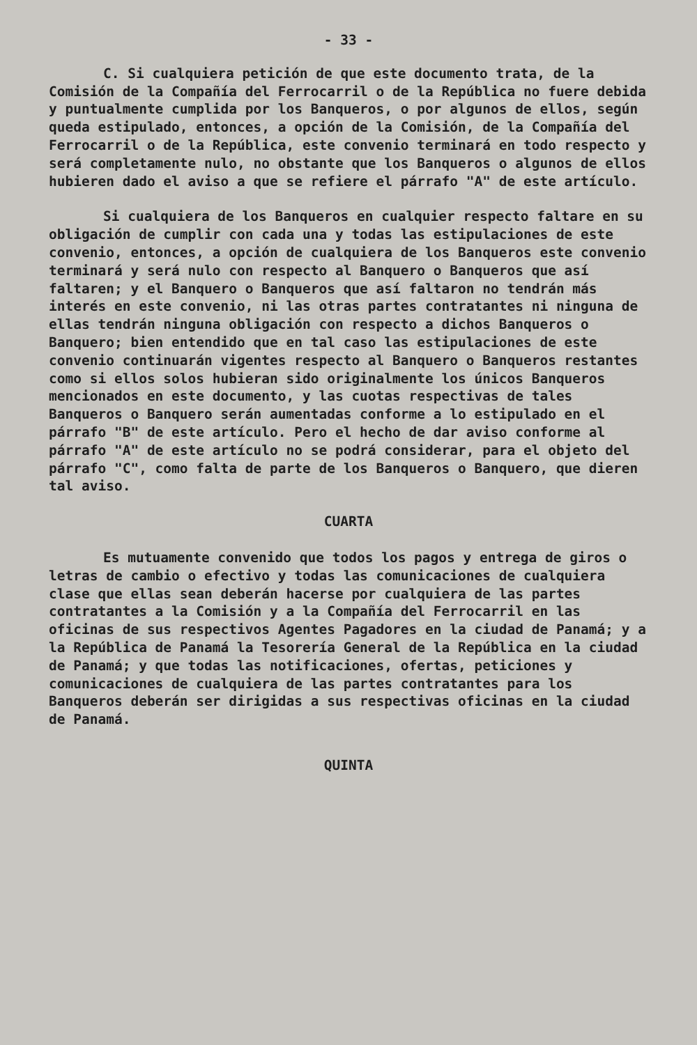- 33 -
C. Si cualquiera petición de que este documento trata, de la Comisión de la Compañía del Ferrocarril o de la República no fuere debida y puntualmente cumplida por los Banqueros, o por algunos de ellos, según queda estipulado, entonces, a opción de la Comisión, de la Compañía del Ferrocarril o de la República, este convenio terminará en todo respecto y será completamente nulo, no obstante que los Banqueros o algunos de ellos hubieren dado el aviso a que se refiere el párrafo "A" de este artículo.
Si cualquiera de los Banqueros en cualquier respecto faltare en su obligación de cumplir con cada una y todas las estipulaciones de este convenio, entonces, a opción de cualquiera de los Banqueros este convenio terminará y será nulo con respecto al Banquero o Banqueros que así faltaren; y el Banquero o Banqueros que así faltaron no tendrán más interés en este convenio, ni las otras partes contratantes ni ninguna de ellas tendrán ninguna obligación con respecto a dichos Banqueros o Banquero; bien entendido que en tal caso las estipulaciones de este convenio continuarán vigentes respecto al Banquero o Banqueros restantes como si ellos solos hubieran sido originalmente los únicos Banqueros mencionados en este documento, y las cuotas respectivas de tales Banqueros o Banquero serán aumentadas conforme a lo estipulado en el párrafo "B" de este artículo. Pero el hecho de dar aviso conforme al párrafo "A" de este artículo no se podrá considerar, para el objeto del párrafo "C", como falta de parte de los Banqueros o Banquero, que dieren tal aviso.
CUARTA
Es mutuamente convenido que todos los pagos y entrega de giros o letras de cambio o efectivo y todas las comunicaciones de cualquiera clase que ellas sean deberán hacerse por cualquiera de las partes contratantes a la Comisión y a la Compañía del Ferrocarril en las oficinas de sus respectivos Agentes Pagadores en la ciudad de Panamá; y a la República de Panamá la Tesorería General de la República en la ciudad de Panamá; y que todas las notificaciones, ofertas, peticiones y comunicaciones de cualquiera de las partes contratantes para los Banqueros deberán ser dirigidas a sus respectivas oficinas en la ciudad de Panamá.
QUINTA